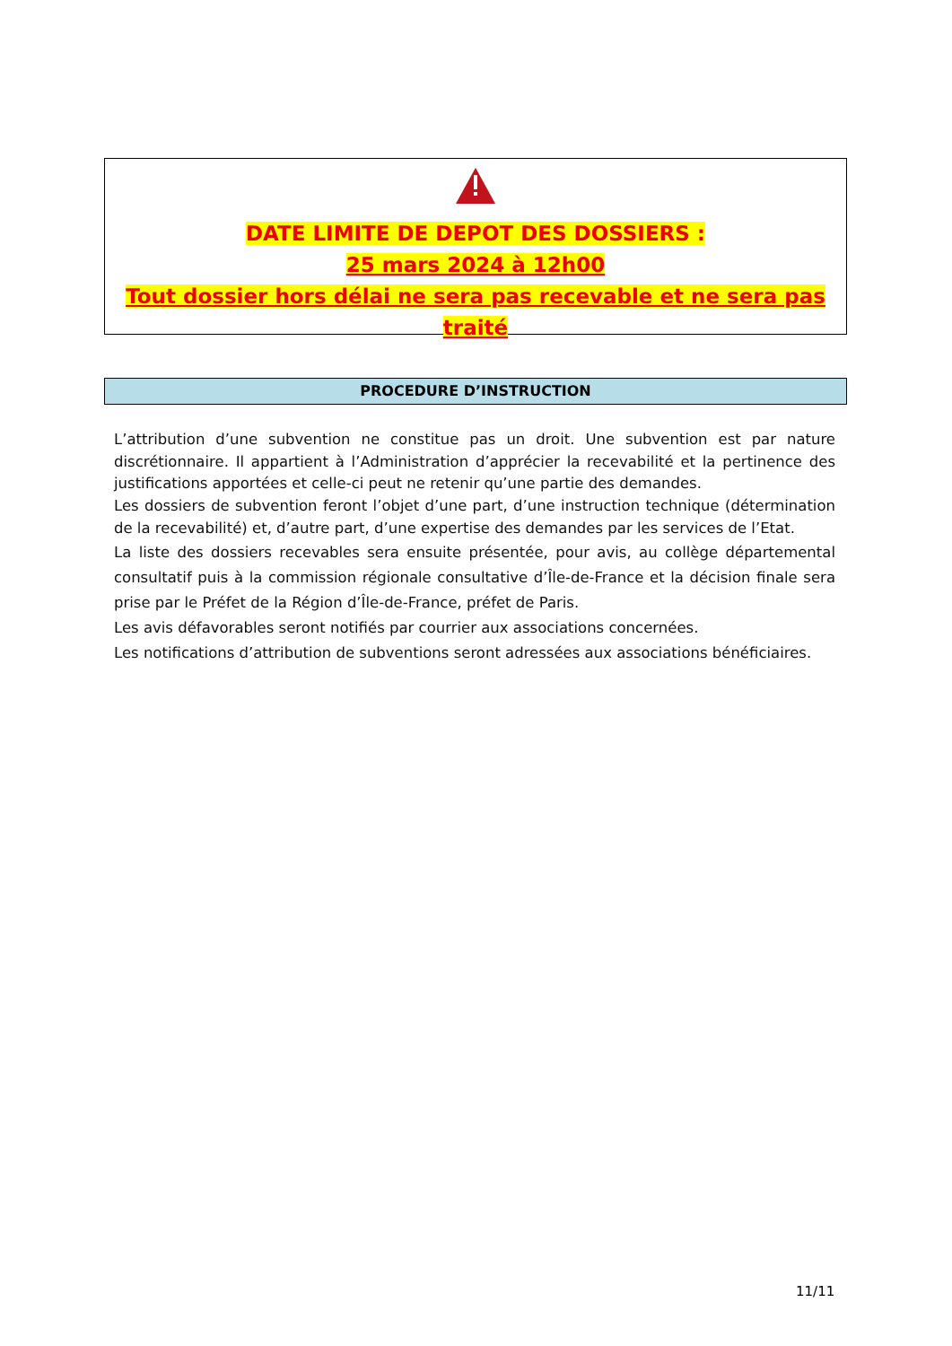DATE LIMITE DE DEPOT DES DOSSIERS :
25 mars 2024 à 12h00
Tout dossier hors délai ne sera pas recevable et ne sera pas traité
PROCEDURE D’INSTRUCTION
L’attribution d’une subvention ne constitue pas un droit. Une subvention est par nature discrétionnaire. Il appartient à l’Administration d’apprécier la recevabilité et la pertinence des justifications apportées et celle-ci peut ne retenir qu’une partie des demandes.
Les dossiers de subvention feront l’objet d’une part, d’une instruction technique (détermination de la recevabilité) et, d’autre part, d’une expertise des demandes par les services de l’Etat.
La liste des dossiers recevables sera ensuite présentée, pour avis, au collège départemental consultatif puis à la commission régionale consultative d’Île-de-France et la décision finale sera prise par le Préfet de la Région d’Île-de-France, préfet de Paris.
Les avis défavorables seront notifiés par courrier aux associations concernées.
Les notifications d’attribution de subventions seront adressées aux associations bénéficiaires.
11/11